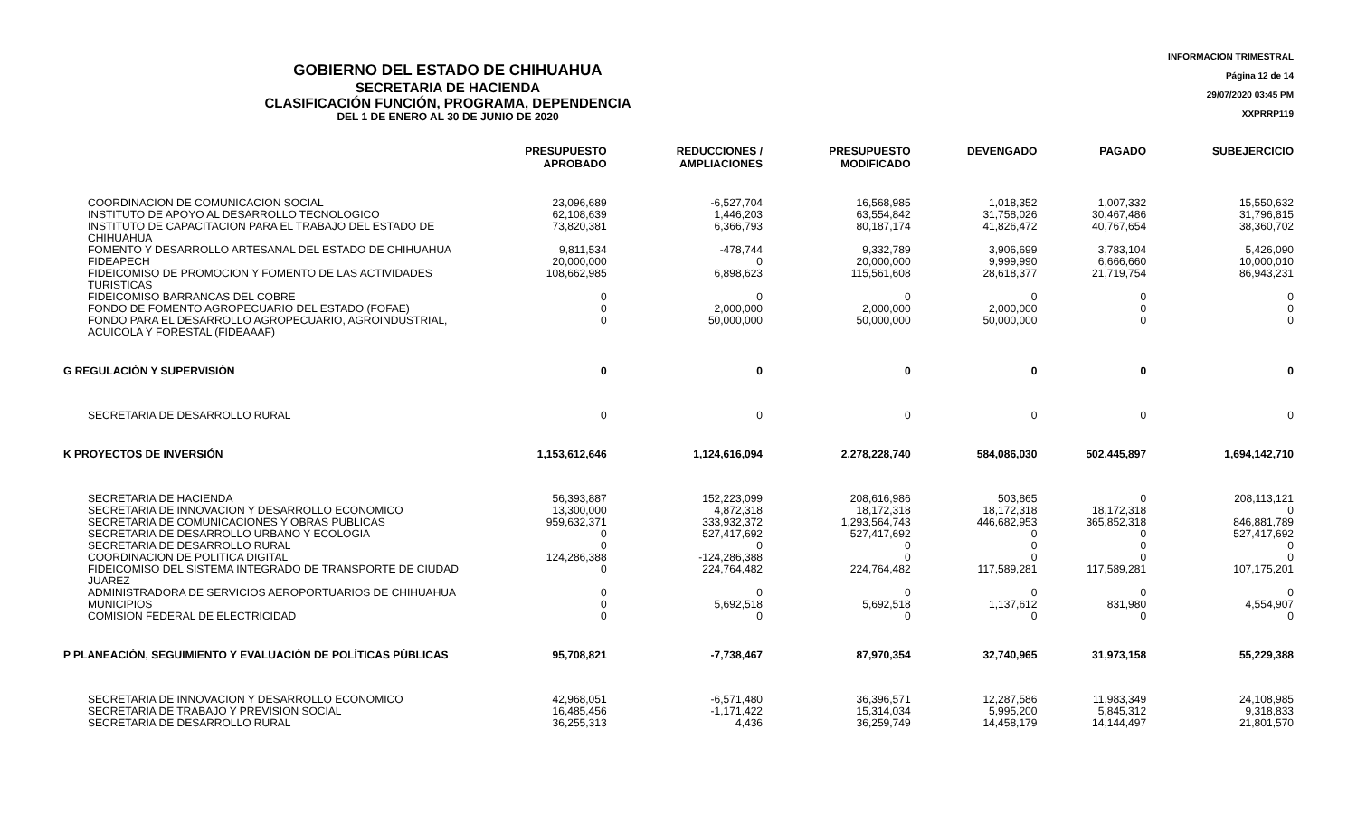INFORMACION TRIMESTRAL
Página 12 de 14
29/07/2020 03:45 PM
XXPRRP119
GOBIERNO DEL ESTADO DE CHIHUAHUA
SECRETARIA DE HACIENDA
CLASIFICACIÓN FUNCIÓN, PROGRAMA, DEPENDENCIA
DEL 1 DE ENERO AL 30 DE JUNIO DE 2020
| | PRESUPUESTO APROBADO | REDUCCIONES / AMPLIACIONES | PRESUPUESTO MODIFICADO | DEVENGADO | PAGADO | SUBEJERCICIO |
| --- | --- | --- | --- | --- | --- | --- |
| COORDINACION DE COMUNICACION SOCIAL | 23,096,689 | -6,527,704 | 16,568,985 | 1,018,352 | 1,007,332 | 15,550,632 |
| INSTITUTO DE APOYO AL DESARROLLO TECNOLOGICO | 62,108,639 | 1,446,203 | 63,554,842 | 31,758,026 | 30,467,486 | 31,796,815 |
| INSTITUTO DE CAPACITACION PARA EL TRABAJO DEL ESTADO DE CHIHUAHUA | 73,820,381 | 6,366,793 | 80,187,174 | 41,826,472 | 40,767,654 | 38,360,702 |
| FOMENTO Y DESARROLLO ARTESANAL DEL ESTADO DE CHIHUAHUA | 9,811,534 | -478,744 | 9,332,789 | 3,906,699 | 3,783,104 | 5,426,090 |
| FIDEAPECH | 20,000,000 | 0 | 20,000,000 | 9,999,990 | 6,666,660 | 10,000,010 |
| FIDEICOMISO DE PROMOCION Y FOMENTO DE LAS ACTIVIDADES TURISTICAS | 108,662,985 | 6,898,623 | 115,561,608 | 28,618,377 | 21,719,754 | 86,943,231 |
| FIDEICOMISO BARRANCAS DEL COBRE | 0 | 0 | 0 | 0 | 0 | 0 |
| FONDO DE FOMENTO AGROPECUARIO DEL ESTADO (FOFAE) | 0 | 2,000,000 | 2,000,000 | 2,000,000 | 0 | 0 |
| FONDO PARA EL DESARROLLO AGROPECUARIO, AGROINDUSTRIAL, ACUICOLA Y FORESTAL (FIDEAAAF) | 0 | 50,000,000 | 50,000,000 | 50,000,000 | 0 | 0 |
| G REGULACIÓN Y SUPERVISIÓN | 0 | 0 | 0 | 0 | 0 | 0 |
| SECRETARIA DE DESARROLLO RURAL | 0 | 0 | 0 | 0 | 0 | 0 |
| K PROYECTOS DE INVERSIÓN | 1,153,612,646 | 1,124,616,094 | 2,278,228,740 | 584,086,030 | 502,445,897 | 1,694,142,710 |
| SECRETARIA DE HACIENDA | 56,393,887 | 152,223,099 | 208,616,986 | 503,865 | 0 | 208,113,121 |
| SECRETARIA DE INNOVACION Y DESARROLLO ECONOMICO | 13,300,000 | 4,872,318 | 18,172,318 | 18,172,318 | 18,172,318 | 0 |
| SECRETARIA DE COMUNICACIONES Y OBRAS PUBLICAS | 959,632,371 | 333,932,372 | 1,293,564,743 | 446,682,953 | 365,852,318 | 846,881,789 |
| SECRETARIA DE DESARROLLO URBANO Y ECOLOGIA | 0 | 527,417,692 | 527,417,692 | 0 | 0 | 527,417,692 |
| SECRETARIA DE DESARROLLO RURAL | 0 | 0 | 0 | 0 | 0 | 0 |
| COORDINACION DE POLITICA DIGITAL | 124,286,388 | -124,286,388 | 0 | 0 | 0 | 0 |
| FIDEICOMISO DEL SISTEMA INTEGRADO DE TRANSPORTE DE CIUDAD JUAREZ | 0 | 224,764,482 | 224,764,482 | 117,589,281 | 117,589,281 | 107,175,201 |
| ADMINISTRADORA DE SERVICIOS AEROPORTUARIOS DE CHIHUAHUA | 0 | 0 | 0 | 0 | 0 | 0 |
| MUNICIPIOS | 0 | 5,692,518 | 5,692,518 | 1,137,612 | 831,980 | 4,554,907 |
| COMISION FEDERAL DE ELECTRICIDAD | 0 | 0 | 0 | 0 | 0 | 0 |
| P PLANEACIÓN, SEGUIMIENTO Y EVALUACIÓN DE POLÍTICAS PÚBLICAS | 95,708,821 | -7,738,467 | 87,970,354 | 32,740,965 | 31,973,158 | 55,229,388 |
| SECRETARIA DE INNOVACION Y DESARROLLO ECONOMICO | 42,968,051 | -6,571,480 | 36,396,571 | 12,287,586 | 11,983,349 | 24,108,985 |
| SECRETARIA DE TRABAJO Y PREVISION SOCIAL | 16,485,456 | -1,171,422 | 15,314,034 | 5,995,200 | 5,845,312 | 9,318,833 |
| SECRETARIA DE DESARROLLO RURAL | 36,255,313 | 4,436 | 36,259,749 | 14,458,179 | 14,144,497 | 21,801,570 |